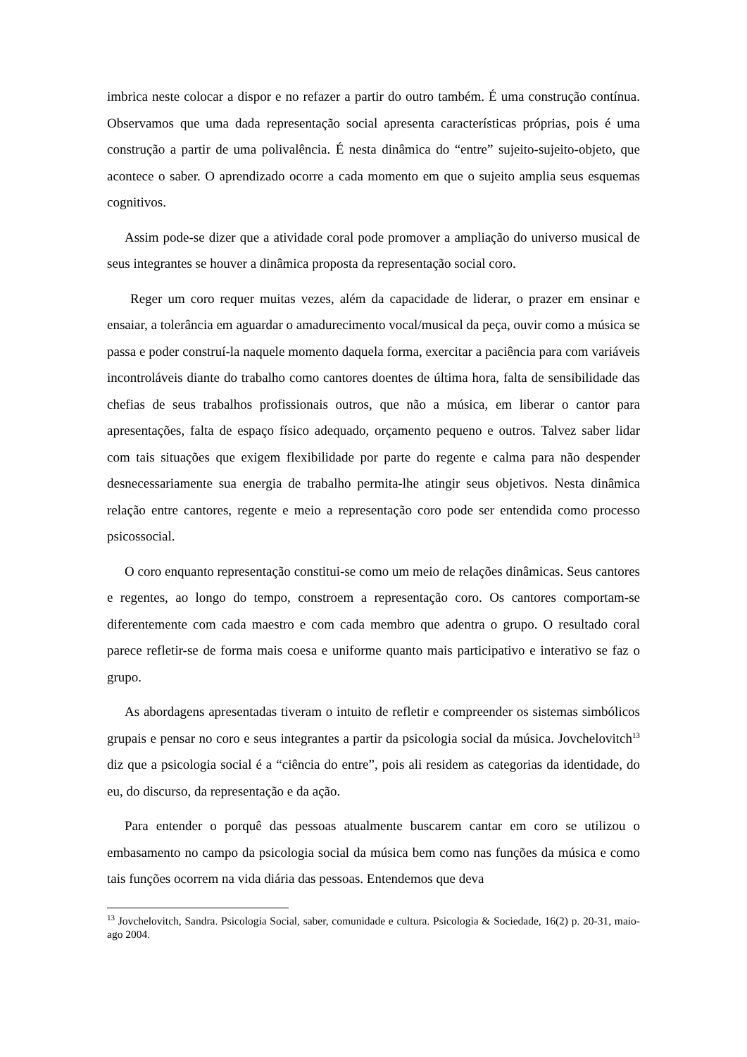imbrica neste colocar a dispor e no refazer a partir do outro também. É uma construção contínua. Observamos que uma dada representação social apresenta características próprias, pois é uma construção a partir de uma polivalência. É nesta dinâmica do “entre” sujeito-sujeito-objeto, que acontece o saber. O aprendizado ocorre a cada momento em que o sujeito amplia seus esquemas cognitivos.
Assim pode-se dizer que a atividade coral pode promover a ampliação do universo musical de seus integrantes se houver a dinâmica proposta da representação social coro.
Reger um coro requer muitas vezes, além da capacidade de liderar, o prazer em ensinar e ensaiar, a tolerância em aguardar o amadurecimento vocal/musical da peça, ouvir como a música se passa e poder construí-la naquele momento daquela forma, exercitar a paciência para com variáveis incontroláveis diante do trabalho como cantores doentes de última hora, falta de sensibilidade das chefias de seus trabalhos profissionais outros, que não a música, em liberar o cantor para apresentações, falta de espaço físico adequado, orçamento pequeno e outros. Talvez saber lidar com tais situações que exigem flexibilidade por parte do regente e calma para não despender desnecessariamente sua energia de trabalho permita-lhe atingir seus objetivos. Nesta dinâmica relação entre cantores, regente e meio a representação coro pode ser entendida como processo psicossocial.
O coro enquanto representação constitui-se como um meio de relações dinâmicas. Seus cantores e regentes, ao longo do tempo, constroem a representação coro. Os cantores comportam-se diferentemente com cada maestro e com cada membro que adentra o grupo. O resultado coral parece refletir-se de forma mais coesa e uniforme quanto mais participativo e interativo se faz o grupo.
As abordagens apresentadas tiveram o intuito de refletir e compreender os sistemas simbólicos grupais e pensar no coro e seus integrantes a partir da psicologia social da música. Jovchelovitch<sup>13</sup> diz que a psicologia social é a “ciência do entre”, pois ali residem as categorias da identidade, do eu, do discurso, da representação e da ação.
Para entender o porquê das pessoas atualmente buscarem cantar em coro se utilizou o embasamento no campo da psicologia social da música bem como nas funções da música e como tais funções ocorrem na vida diária das pessoas. Entendemos que deva
<sup>13</sup> Jovchelovitch, Sandra. Psicologia Social, saber, comunidade e cultura. Psicologia & Sociedade, 16(2) p. 20-31, maio-ago 2004.